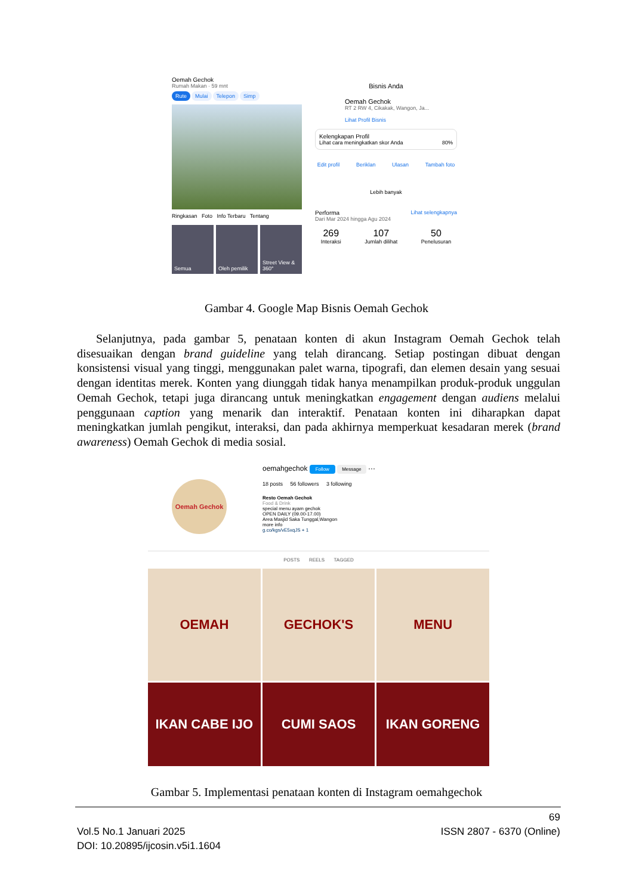Oemah Gechok
Rumah Makan · 59 mnt
Rute Mulai Telepon Simp
Ringkasan Foto Info Terbaru Tentang
Semua Oleh pemilik Street View & 360°
Bisnis Anda
Oemah Gechok
RT 2 RW 4, Cikakak, Wangon, Ja...
Lihat Profil Bisnis
Kelengkapan Profil
Lihat cara meningkatkan skor Anda 80%
Edit profil Beriklan Ulasan Tambah foto
Lebih banyak
Performa Lihat selengkapnya
Dari Mar 2024 hingga Agu 2024
269
Interaksi
107
Jumlah dilihat
50
Penelusuran
Gambar 4. Google Map Bisnis Oemah Gechok
Selanjutnya, pada gambar 5, penataan konten di akun Instagram Oemah Gechok telah disesuaikan dengan brand guideline yang telah dirancang. Setiap postingan dibuat dengan konsistensi visual yang tinggi, menggunakan palet warna, tipografi, dan elemen desain yang sesuai dengan identitas merek. Konten yang diunggah tidak hanya menampilkan produk-produk unggulan Oemah Gechok, tetapi juga dirancang untuk meningkatkan engagement dengan audiens melalui penggunaan caption yang menarik dan interaktif. Penataan konten ini diharapkan dapat meningkatkan jumlah pengikut, interaksi, dan pada akhirnya memperkuat kesadaran merek (brand awareness) Oemah Gechok di media sosial.
Oemah Gechok
oemahgechok Follow Message ···
18 posts 56 followers 3 following
Resto Oemah Gechok
Food & Drink
special menu ayam gechok
OPEN DAILY (09.00-17.00)
Area Masjid Saka Tunggal,Wangon
more info
g.co/kgs/vE5xqJS + 1
POSTS REELS TAGGED
OEMAH
GECHOK'S
MENU
IKAN CABE IJO
CUMI SAOS
IKAN GORENG
Gambar 5. Implementasi penataan konten di Instagram oemahgechok
69
Vol.5 No.1 Januari 2025 ISSN 2807 - 6370 (Online)
DOI: 10.20895/ijcosin.v5i1.1604